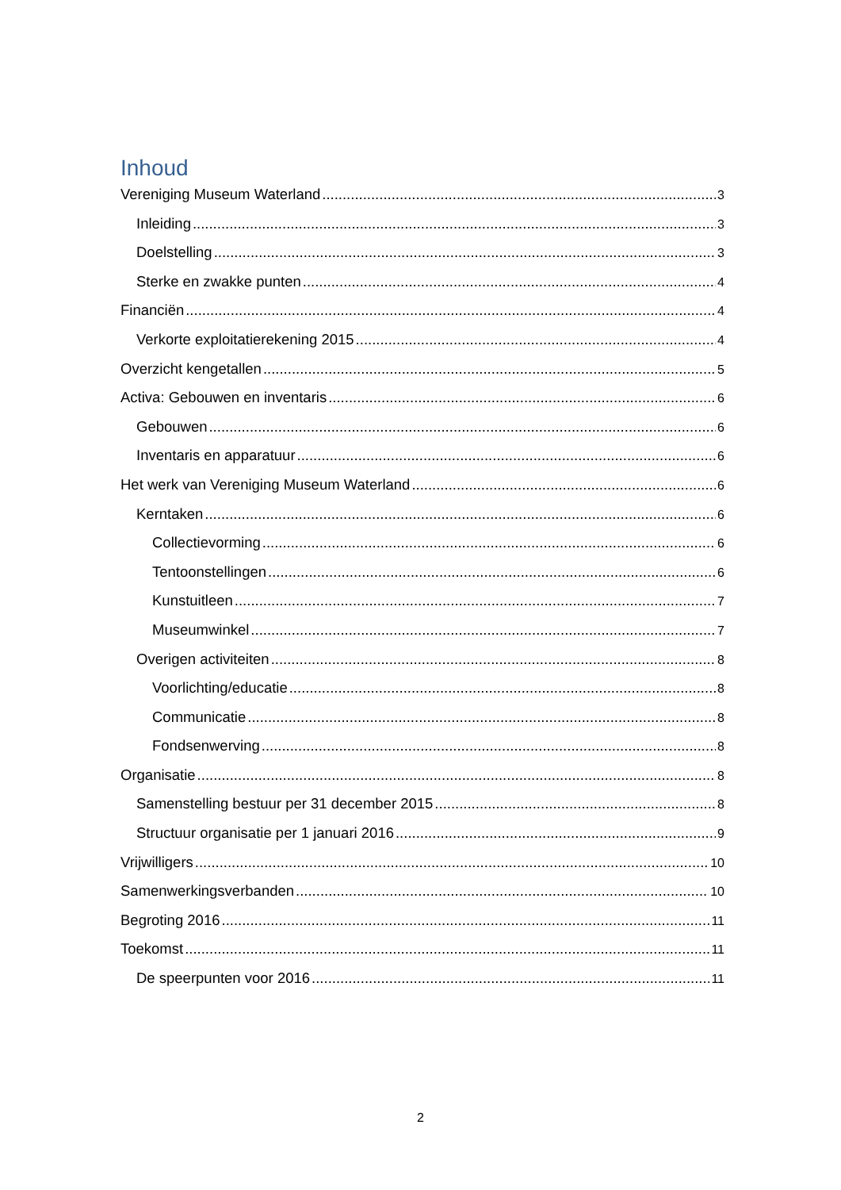Inhoud
Vereniging Museum Waterland 3
Inleiding 3
Doelstelling 3
Sterke en zwakke punten 4
Financiën 4
Verkorte exploitatierekening 2015 4
Overzicht kengetallen 5
Activa: Gebouwen en inventaris 6
Gebouwen 6
Inventaris en apparatuur 6
Het werk van Vereniging Museum Waterland 6
Kerntaken 6
Collectievorming 6
Tentoonstellingen 6
Kunstuitleen 7
Museumwinkel 7
Overigen activiteiten 8
Voorlichting/educatie 8
Communicatie 8
Fondsenwerving 8
Organisatie 8
Samenstelling bestuur per 31 december 2015 8
Structuur organisatie per 1 januari 2016 9
Vrijwilligers 10
Samenwerkingsverbanden 10
Begroting 2016 11
Toekomst 11
De speerpunten voor 2016 11
2